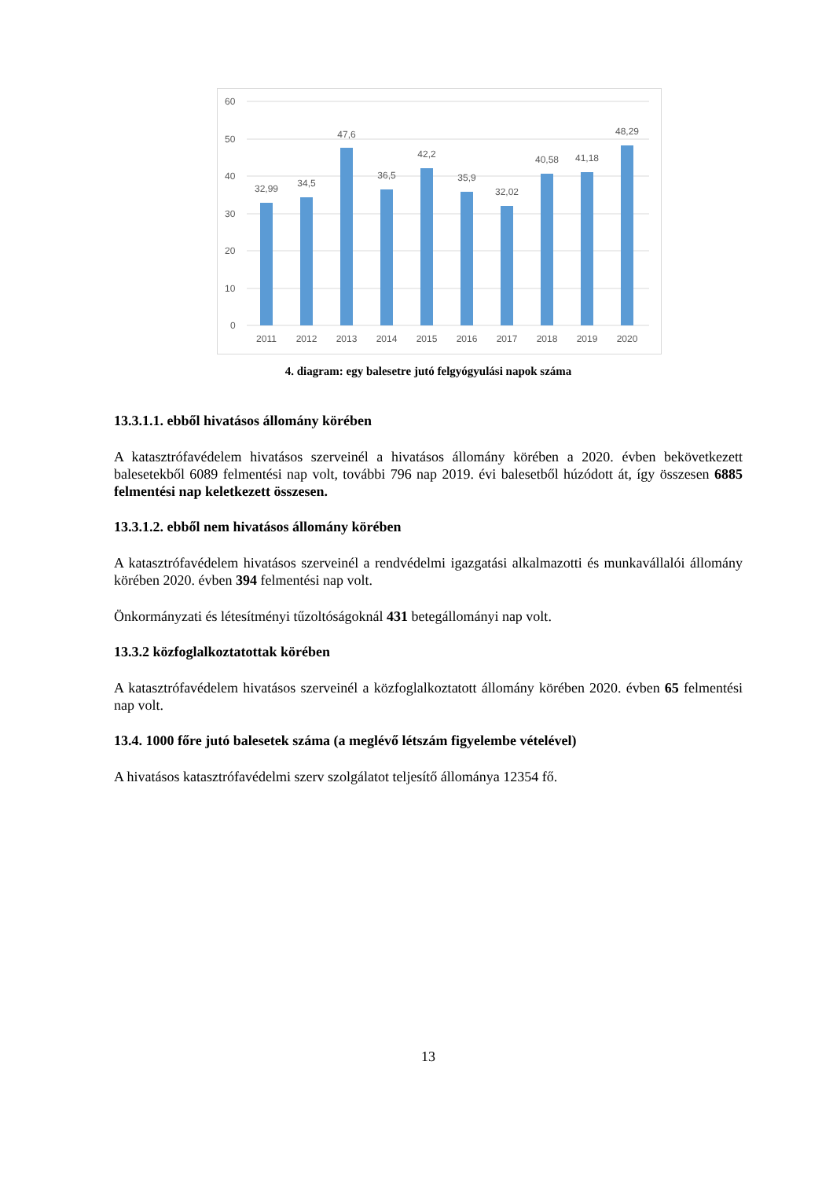60
50
40
30
20
10
0
32,99
34,5
47,6
36,5
42,2
35,9
32,02
40,58
41,18
48,29
2011
2012
2013
2014
2015
2016
2017
2018
2019
2020
4. diagram: egy balesetre jutó felgyógyulási napok száma
13.3.1.1. ebből hivatásos állomány körében
A katasztrófavédelem hivatásos szerveinél a hivatásos állomány körében a 2020. évben bekövetkezett balesetekből 6089 felmentési nap volt, további 796 nap 2019. évi balesetből húzódott át, így összesen 6885 felmentési nap keletkezett összesen.
13.3.1.2. ebből nem hivatásos állomány körében
A katasztrófavédelem hivatásos szerveinél a rendvédelmi igazgatási alkalmazotti és munkavállalói állomány körében 2020. évben 394 felmentési nap volt.
Önkormányzati és létesítményi tűzoltóságoknál 431 betegállományi nap volt.
13.3.2 közfoglalkoztatottak körében
A katasztrófavédelem hivatásos szerveinél a közfoglalkoztatott állomány körében 2020. évben 65 felmentési nap volt.
13.4. 1000 főre jutó balesetek száma (a meglévő létszám figyelembe vételével)
A hivatásos katasztrófavédelmi szerv szolgálatot teljesítő állománya 12354 fő.
13